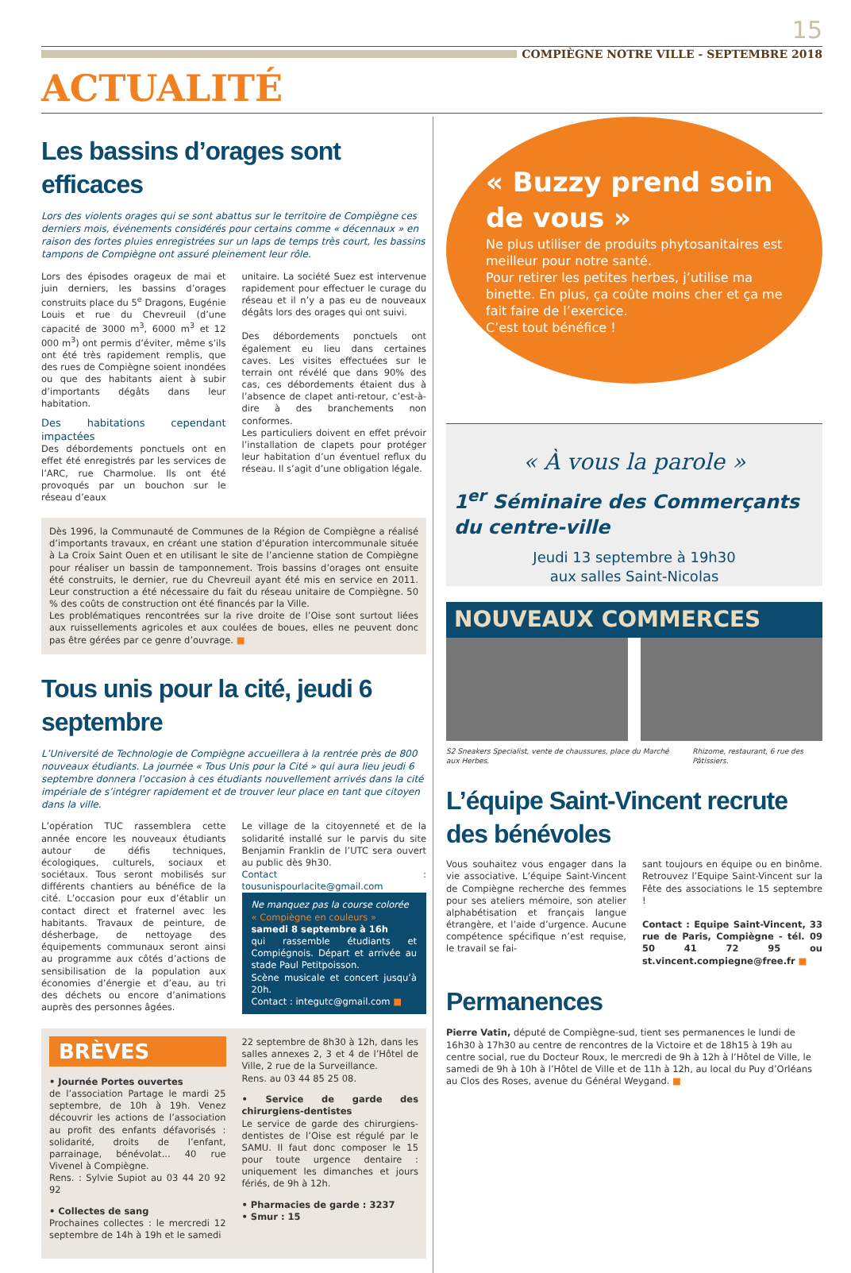15
COMPIÈGNE NOTRE VILLE - SEPTEMBRE 2018
ACTUALITÉ
Les bassins d’orages sont efficaces
Lors des violents orages qui se sont abattus sur le territoire de Compiègne ces derniers mois, événements considérés pour certains comme « décennaux » en raison des fortes pluies enregistrées sur un laps de temps très court, les bassins tampons de Compiègne ont assuré pleinement leur rôle.
Lors des épisodes orageux de mai et juin derniers, les bassins d’orages construits place du 5<sup>e</sup> Dragons, Eugénie Louis et rue du Chevreuil (d’une capacité de 3000 m<sup>3</sup>, 6000 m<sup>3</sup> et 12 000 m<sup>3</sup>) ont permis d’éviter, même s’ils ont été très rapidement remplis, que des rues de Compiègne soient inondées ou que des habitants aient à subir d’importants dégâts dans leur habitation.
Des habitations cependant impactées
Des débordements ponctuels ont en effet été enregistrés par les services de l’ARC, rue Charmolue. Ils ont été provoqués par un bouchon sur le réseau d’eaux
unitaire. La société Suez est intervenue rapidement pour effectuer le curage du réseau et il n’y a pas eu de nouveaux dégâts lors des orages qui ont suivi.
Des débordements ponctuels ont également eu lieu dans certaines caves. Les visites effectuées sur le terrain ont révélé que dans 90% des cas, ces débordements étaient dus à l’absence de clapet anti-retour, c’est-à-dire à des branchements non conformes.
Les particuliers doivent en effet prévoir l’installation de clapets pour protéger leur habitation d’un éventuel reflux du réseau. Il s’agit d’une obligation légale.
Dès 1996, la Communauté de Communes de la Région de Compiègne a réalisé d’importants travaux, en créant une station d’épuration intercommunale située à La Croix Saint Ouen et en utilisant le site de l’ancienne station de Compiègne pour réaliser un bassin de tamponnement. Trois bassins d’orages ont ensuite été construits, le dernier, rue du Chevreuil ayant été mis en service en 2011. Leur construction a été nécessaire du fait du réseau unitaire de Compiègne. 50 % des coûts de construction ont été financés par la Ville.
Les problématiques rencontrées sur la rive droite de l’Oise sont surtout liées aux ruissellements agricoles et aux coulées de boues, elles ne peuvent donc pas être gérées par ce genre d’ouvrage. ■
Tous unis pour la cité, jeudi 6 septembre
L’Université de Technologie de Compiègne accueillera à la rentrée près de 800 nouveaux étudiants. La journée « Tous Unis pour la Cité » qui aura lieu jeudi 6 septembre donnera l’occasion à ces étudiants nouvellement arrivés dans la cité impériale de s’intégrer rapidement et de trouver leur place en tant que citoyen dans la ville.
L’opération TUC rassemblera cette année encore les nouveaux étudiants autour de défis techniques, écologiques, culturels, sociaux et sociétaux. Tous seront mobilisés sur différents chantiers au bénéfice de la cité. L’occasion pour eux d’établir un contact direct et fraternel avec les habitants. Travaux de peinture, de désherbage, de nettoyage des équipements communaux seront ainsi au programme aux côtés d’actions de sensibilisation de la population aux économies d’énergie et d’eau, au tri des déchets ou encore d’animations auprès des personnes âgées.
Le village de la citoyenneté et de la solidarité installé sur le parvis du site Benjamin Franklin de l’UTC sera ouvert au public dès 9h30.
Contact : tousunispourlacite@gmail.com
Ne manquez pas la course colorée
« Compiègne en couleurs »
samedi 8 septembre à 16h
qui rassemble étudiants et Compiégnois. Départ et arrivée au stade Paul Petitpoisson.
Scène musicale et concert jusqu’à 20h.
Contact : integutc@gmail.com ■
BRÈVES
• Journée Portes ouvertes
de l’association Partage le mardi 25 septembre, de 10h à 19h. Venez découvrir les actions de l’association au profit des enfants défavorisés : solidarité, droits de l’enfant, parrainage, bénévolat... 40 rue Vivenel à Compiègne.
Rens. : Sylvie Supiot au 03 44 20 92 92
• Collectes de sang
Prochaines collectes : le mercredi 12 septembre de 14h à 19h et le samedi
22 septembre de 8h30 à 12h, dans les salles annexes 2, 3 et 4 de l’Hôtel de Ville, 2 rue de la Surveillance.
Rens. au 03 44 85 25 08.
• Service de garde des chirurgiens-dentistes
Le service de garde des chirurgiens-dentistes de l’Oise est régulé par le SAMU. Il faut donc composer le 15 pour toute urgence dentaire : uniquement les dimanches et jours fériés, de 9h à 12h.
• Pharmacies de garde : 3237
• Smur : 15
« Buzzy prend soin de vous »
Ne plus utiliser de produits phytosanitaires est meilleur pour notre santé.
Pour retirer les petites herbes, j’utilise ma binette. En plus, ça coûte moins cher et ça me fait faire de l’exercice.
C’est tout bénéfice !
« À vous la parole »
1<sup>er</sup> Séminaire des Commerçants du centre-ville
Jeudi 13 septembre à 19h30
aux salles Saint-Nicolas
NOUVEAUX COMMERCES
S2 Sneakers Specialist, vente de chaussures, place du Marché aux Herbes. Rhizome, restaurant, 6 rue des Pâtissiers.
L’équipe Saint-Vincent recrute des bénévoles
Vous souhaitez vous engager dans la vie associative. L’équipe Saint-Vincent de Compiègne recherche des femmes pour ses ateliers mémoire, son atelier alphabétisation et français langue étrangère, et l’aide d’urgence. Aucune compétence spécifique n’est requise, le travail se fai-
sant toujours en équipe ou en binôme. Retrouvez l’Equipe Saint-Vincent sur la Fête des associations le 15 septembre !
Contact : Equipe Saint-Vincent, 33 rue de Paris, Compiègne - tél. 09 50 41 72 95 ou st.vincent.compiegne@free.fr ■
Permanences
Pierre Vatin, député de Compiègne-sud, tient ses permanences le lundi de 16h30 à 17h30 au centre de rencontres de la Victoire et de 18h15 à 19h au centre social, rue du Docteur Roux, le mercredi de 9h à 12h à l’Hôtel de Ville, le samedi de 9h à 10h à l’Hôtel de Ville et de 11h à 12h, au local du Puy d’Orléans au Clos des Roses, avenue du Général Weygand. ■